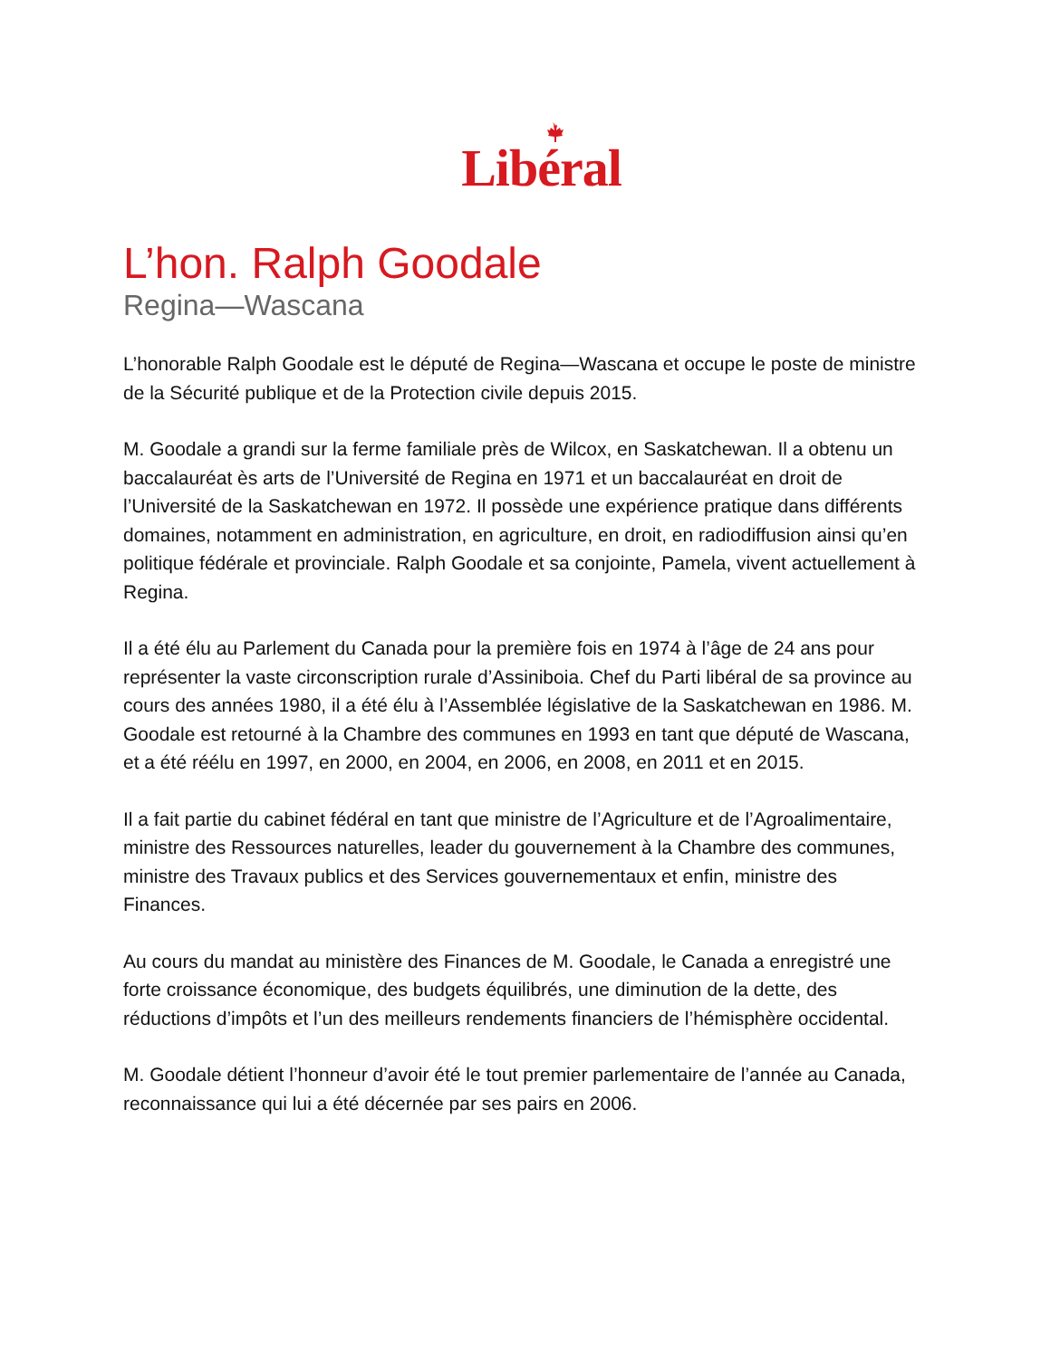Libéral
L’hon. Ralph Goodale
Regina—Wascana
L’honorable Ralph Goodale est le député de Regina—Wascana et occupe le poste de ministre de la Sécurité publique et de la Protection civile depuis 2015.
M. Goodale a grandi sur la ferme familiale près de Wilcox, en Saskatchewan. Il a obtenu un baccalauréat ès arts de l’Université de Regina en 1971 et un baccalauréat en droit de l’Université de la Saskatchewan en 1972. Il possède une expérience pratique dans différents domaines, notamment en administration, en agriculture, en droit, en radiodiffusion ainsi qu’en politique fédérale et provinciale. Ralph Goodale et sa conjointe, Pamela, vivent actuellement à Regina.
Il a été élu au Parlement du Canada pour la première fois en 1974 à l’âge de 24 ans pour représenter la vaste circonscription rurale d’Assiniboia. Chef du Parti libéral de sa province au cours des années 1980, il a été élu à l’Assemblée législative de la Saskatchewan en 1986. M. Goodale est retourné à la Chambre des communes en 1993 en tant que député de Wascana, et a été réélu en 1997, en 2000, en 2004, en 2006, en 2008, en 2011 et en 2015.
Il a fait partie du cabinet fédéral en tant que ministre de l’Agriculture et de l’Agroalimentaire, ministre des Ressources naturelles, leader du gouvernement à la Chambre des communes, ministre des Travaux publics et des Services gouvernementaux et enfin, ministre des Finances.
Au cours du mandat au ministère des Finances de M. Goodale, le Canada a enregistré une forte croissance économique, des budgets équilibrés, une diminution de la dette, des réductions d’impôts et l’un des meilleurs rendements financiers de l’hémisphère occidental.
M. Goodale détient l’honneur d’avoir été le tout premier parlementaire de l’année au Canada, reconnaissance qui lui a été décernée par ses pairs en 2006.